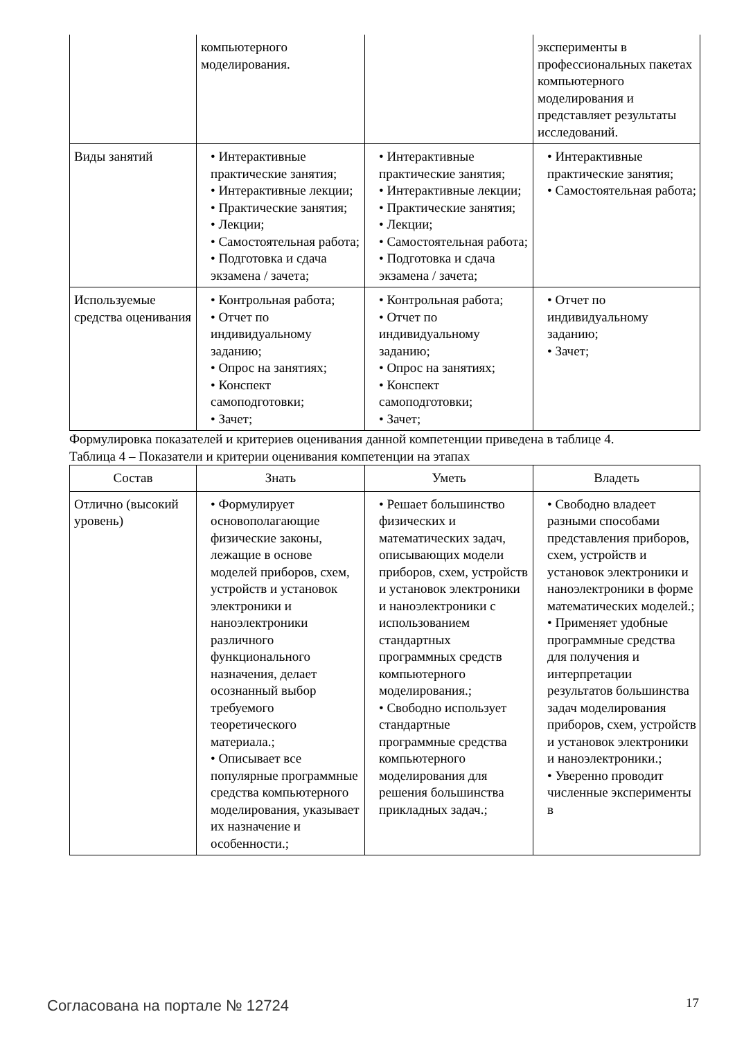| | компьютерного моделирования. | | эксперименты в профессиональных пакетах компьютерного моделирования и представляет результаты исследований. |
| Виды занятий | • Интерактивные практические занятия; • Интерактивные лекции; • Практические занятия; • Лекции; • Самостоятельная работа; • Подготовка и сдача экзамена / зачета; | • Интерактивные практические занятия; • Интерактивные лекции; • Практические занятия; • Лекции; • Самостоятельная работа; • Подготовка и сдача экзамена / зачета; | • Интерактивные практические занятия; • Самостоятельная работа; |
| Используемые средства оценивания | • Контрольная работа; • Отчет по индивидуальному заданию; • Опрос на занятиях; • Конспект самоподготовки; • Зачет; | • Контрольная работа; • Отчет по индивидуальному заданию; • Опрос на занятиях; • Конспект самоподготовки; • Зачет; | • Отчет по индивидуальному заданию; • Зачет; |
Формулировка показателей и критериев оценивания данной компетенции приведена в таблице 4.
Таблица 4 – Показатели и критерии оценивания компетенции на этапах
| Состав | Знать | Уметь | Владеть |
| --- | --- | --- | --- |
| Отлично (высокий уровень) | • Формулирует основополагающие физические законы, лежащие в основе моделей приборов, схем, устройств и установок электроники и наноэлектроники различного функционального назначения, делает осознанный выбор требуемого теоретического материала.; • Описывает все популярные программные средства компьютерного моделирования, указывает их назначение и особенности.; | • Решает большинство физических и математических задач, описывающих модели приборов, схем, устройств и установок электроники и наноэлектроники с использованием стандартных программных средств компьютерного моделирования.; • Свободно использует стандартные программные средства компьютерного моделирования для решения большинства прикладных задач.; | • Свободно владеет разными способами представления приборов, схем, устройств и установок электроники и наноэлектроники в форме математических моделей.; • Применяет удобные программные средства для получения и интерпретации результатов большинства задач моделирования приборов, схем, устройств и установок электроники и наноэлектроники.; • Уверенно проводит численные эксперименты в |
Согласована на портале № 12724 17